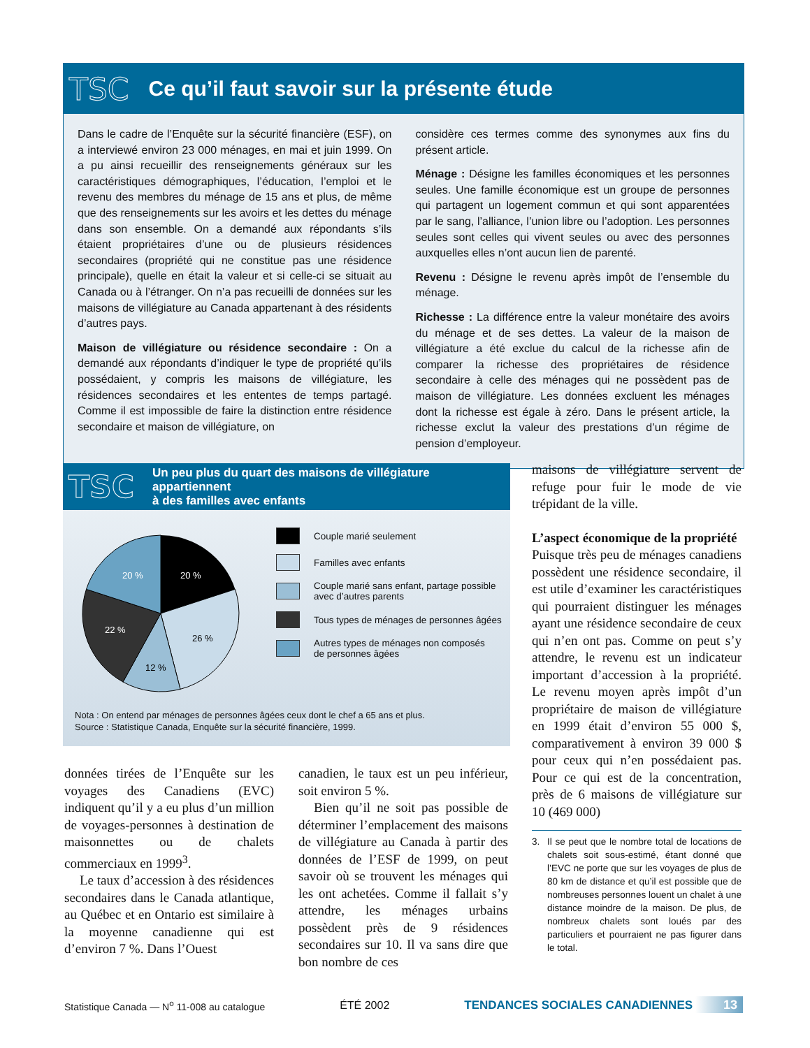TSC
Ce qu’il faut savoir sur la présente étude
Dans le cadre de l’Enquête sur la sécurité financière (ESF), on a interviewé environ 23 000 ménages, en mai et juin 1999. On a pu ainsi recueillir des renseignements généraux sur les caractéristiques démographiques, l’éducation, l’emploi et le revenu des membres du ménage de 15 ans et plus, de même que des renseignements sur les avoirs et les dettes du ménage dans son ensemble. On a demandé aux répondants s’ils étaient propriétaires d’une ou de plusieurs résidences secondaires (propriété qui ne constitue pas une résidence principale), quelle en était la valeur et si celle-ci se situait au Canada ou à l’étranger. On n’a pas recueilli de données sur les maisons de villégiature au Canada appartenant à des résidents d’autres pays.
Maison de villégiature ou résidence secondaire : On a demandé aux répondants d’indiquer le type de propriété qu’ils possédaient, y compris les maisons de villégiature, les résidences secondaires et les ententes de temps partagé. Comme il est impossible de faire la distinction entre résidence secondaire et maison de villégiature, on
considère ces termes comme des synonymes aux fins du présent article.
Ménage : Désigne les familles économiques et les personnes seules. Une famille économique est un groupe de personnes qui partagent un logement commun et qui sont apparentées par le sang, l’alliance, l’union libre ou l’adoption. Les personnes seules sont celles qui vivent seules ou avec des personnes auxquelles elles n’ont aucun lien de parenté.
Revenu : Désigne le revenu après impôt de l’ensemble du ménage.
Richesse : La différence entre la valeur monétaire des avoirs du ménage et de ses dettes. La valeur de la maison de villégiature a été exclue du calcul de la richesse afin de comparer la richesse des propriétaires de résidence secondaire à celle des ménages qui ne possèdent pas de maison de villégiature. Les données excluent les ménages dont la richesse est égale à zéro. Dans le présent article, la richesse exclut la valeur des prestations d’un régime de pension d’employeur.
TSC Un peu plus du quart des maisons de villégiature appartiennent
à des familles avec enfants
20 %
20 %
22 %
26 %
12 %
Couple marié seulement
Familles avec enfants
Couple marié sans enfant, partage possible
avec d’autres parents
Tous types de ménages de personnes âgées
Autres types de ménages non composés
de personnes âgées
Nota : On entend par ménages de personnes âgées ceux dont le chef a 65 ans et plus.
Source : Statistique Canada, Enquête sur la sécurité financière, 1999.
données tirées de l’Enquête sur les voyages des Canadiens (EVC) indiquent qu’il y a eu plus d’un million de voyages-personnes à destination de maisonnettes ou de chalets commerciaux en 1999<sup>3</sup>.
Le taux d’accession à des résidences secondaires dans le Canada atlantique, au Québec et en Ontario est similaire à la moyenne canadienne qui est d’environ 7 %. Dans l’Ouest
canadien, le taux est un peu inférieur, soit environ 5 %.
Bien qu’il ne soit pas possible de déterminer l’emplacement des maisons de villégiature au Canada à partir des données de l’ESF de 1999, on peut savoir où se trouvent les ménages qui les ont achetées. Comme il fallait s’y attendre, les ménages urbains possèdent près de 9 résidences secondaires sur 10. Il va sans dire que bon nombre de ces
maisons de villégiature servent de refuge pour fuir le mode de vie trépidant de la ville.
L’aspect économique de la propriété
Puisque très peu de ménages canadiens possèdent une résidence secondaire, il est utile d’examiner les caractéristiques qui pourraient distinguer les ménages ayant une résidence secondaire de ceux qui n’en ont pas. Comme on peut s’y attendre, le revenu est un indicateur important d’accession à la propriété. Le revenu moyen après impôt d’un propriétaire de maison de villégiature en 1999 était d’environ 55 000 $, comparativement à environ 39 000 $ pour ceux qui n’en possédaient pas. Pour ce qui est de la concentration, près de 6 maisons de villégiature sur 10 (469 000)
3. Il se peut que le nombre total de locations de chalets soit sous-estimé, étant donné que l’EVC ne porte que sur les voyages de plus de 80 km de distance et qu’il est possible que de nombreuses personnes louent un chalet à une distance moindre de la maison. De plus, de nombreux chalets sont loués par des particuliers et pourraient ne pas figurer dans le total.
Statistique Canada — N<sup>o</sup> 11-008 au catalogue ÉTÉ 2002 TENDANCES SOCIALES CANADIENNES 13